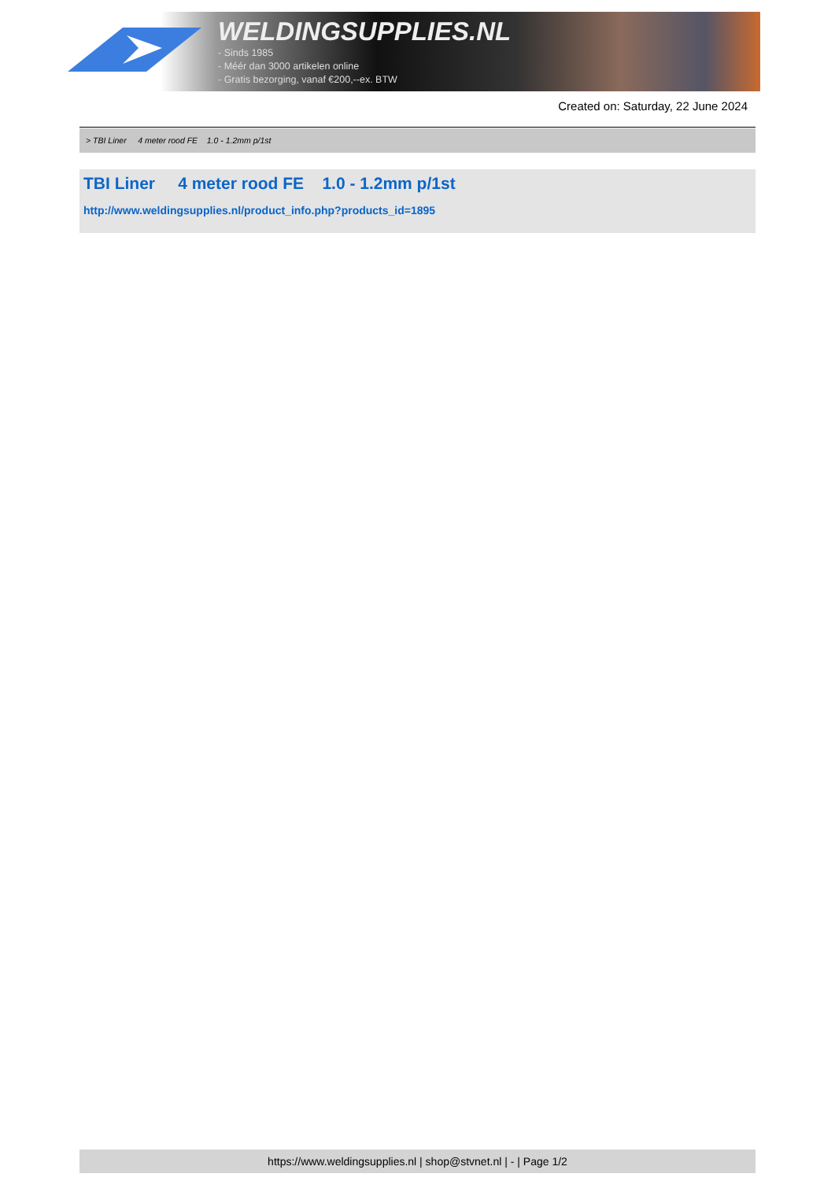WELDINGSUPPLIES.NL
- Sinds 1985
- Méér dan 3000 artikelen online
- Gratis bezorging, vanaf €200,--ex. BTW
Created on: Saturday, 22 June 2024
> TBI Liner 4 meter rood FE 1.0 - 1.2mm p/1st
TBI Liner 4 meter rood FE 1.0 - 1.2mm p/1st
http://www.weldingsupplies.nl/product_info.php?products_id=1895
https://www.weldingsupplies.nl | shop@stvnet.nl | - | Page 1/2